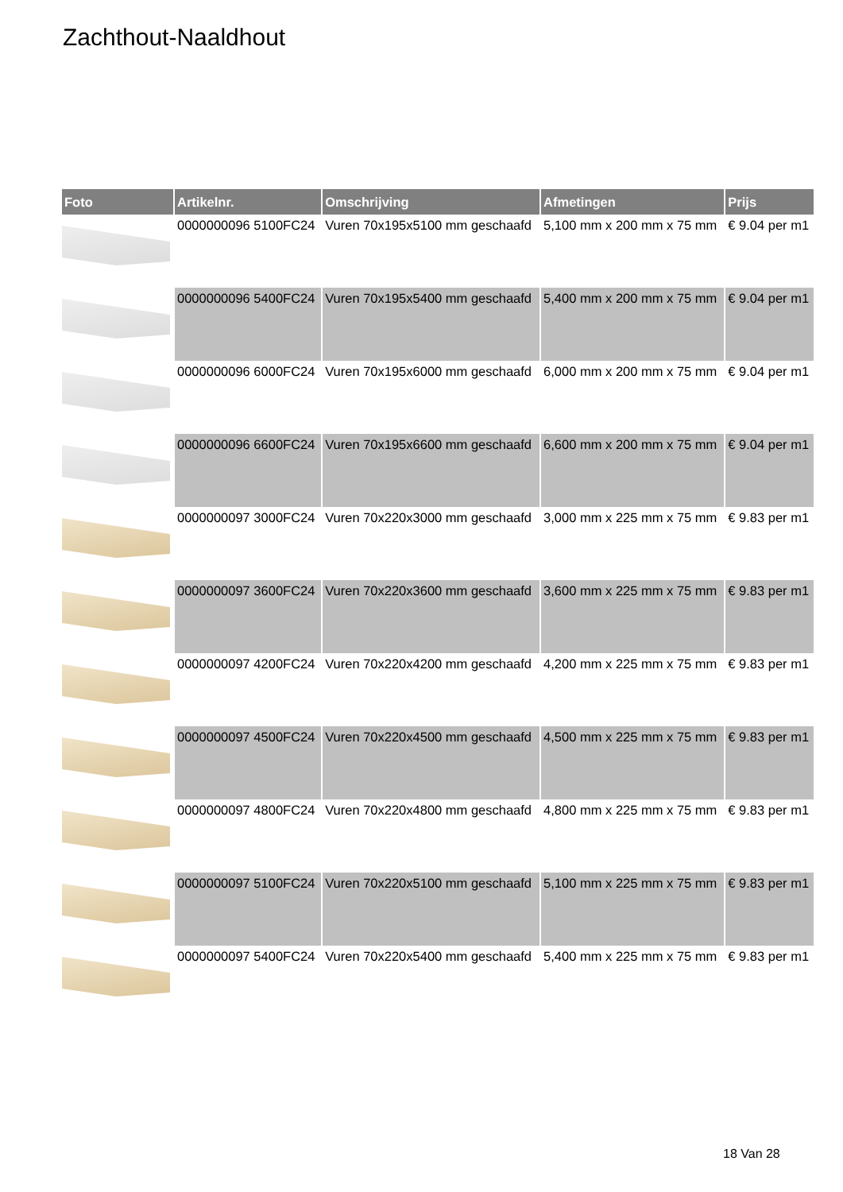Zachthout-Naaldhout
| Foto | Artikelnr. | Omschrijving | Afmetingen | Prijs |
| --- | --- | --- | --- | --- |
| | 0000000096 5100FC24 | Vuren 70x195x5100 mm geschaafd | 5,100 mm x 200 mm x 75 mm | € 9.04 per m1 |
| | 0000000096 5400FC24 | Vuren 70x195x5400 mm geschaafd | 5,400 mm x 200 mm x 75 mm | € 9.04 per m1 |
| | 0000000096 6000FC24 | Vuren 70x195x6000 mm geschaafd | 6,000 mm x 200 mm x 75 mm | € 9.04 per m1 |
| | 0000000096 6600FC24 | Vuren 70x195x6600 mm geschaafd | 6,600 mm x 200 mm x 75 mm | € 9.04 per m1 |
| | 0000000097 3000FC24 | Vuren 70x220x3000 mm geschaafd | 3,000 mm x 225 mm x 75 mm | € 9.83 per m1 |
| | 0000000097 3600FC24 | Vuren 70x220x3600 mm geschaafd | 3,600 mm x 225 mm x 75 mm | € 9.83 per m1 |
| | 0000000097 4200FC24 | Vuren 70x220x4200 mm geschaafd | 4,200 mm x 225 mm x 75 mm | € 9.83 per m1 |
| | 0000000097 4500FC24 | Vuren 70x220x4500 mm geschaafd | 4,500 mm x 225 mm x 75 mm | € 9.83 per m1 |
| | 0000000097 4800FC24 | Vuren 70x220x4800 mm geschaafd | 4,800 mm x 225 mm x 75 mm | € 9.83 per m1 |
| | 0000000097 5100FC24 | Vuren 70x220x5100 mm geschaafd | 5,100 mm x 225 mm x 75 mm | € 9.83 per m1 |
| | 0000000097 5400FC24 | Vuren 70x220x5400 mm geschaafd | 5,400 mm x 225 mm x 75 mm | € 9.83 per m1 |
18 Van 28